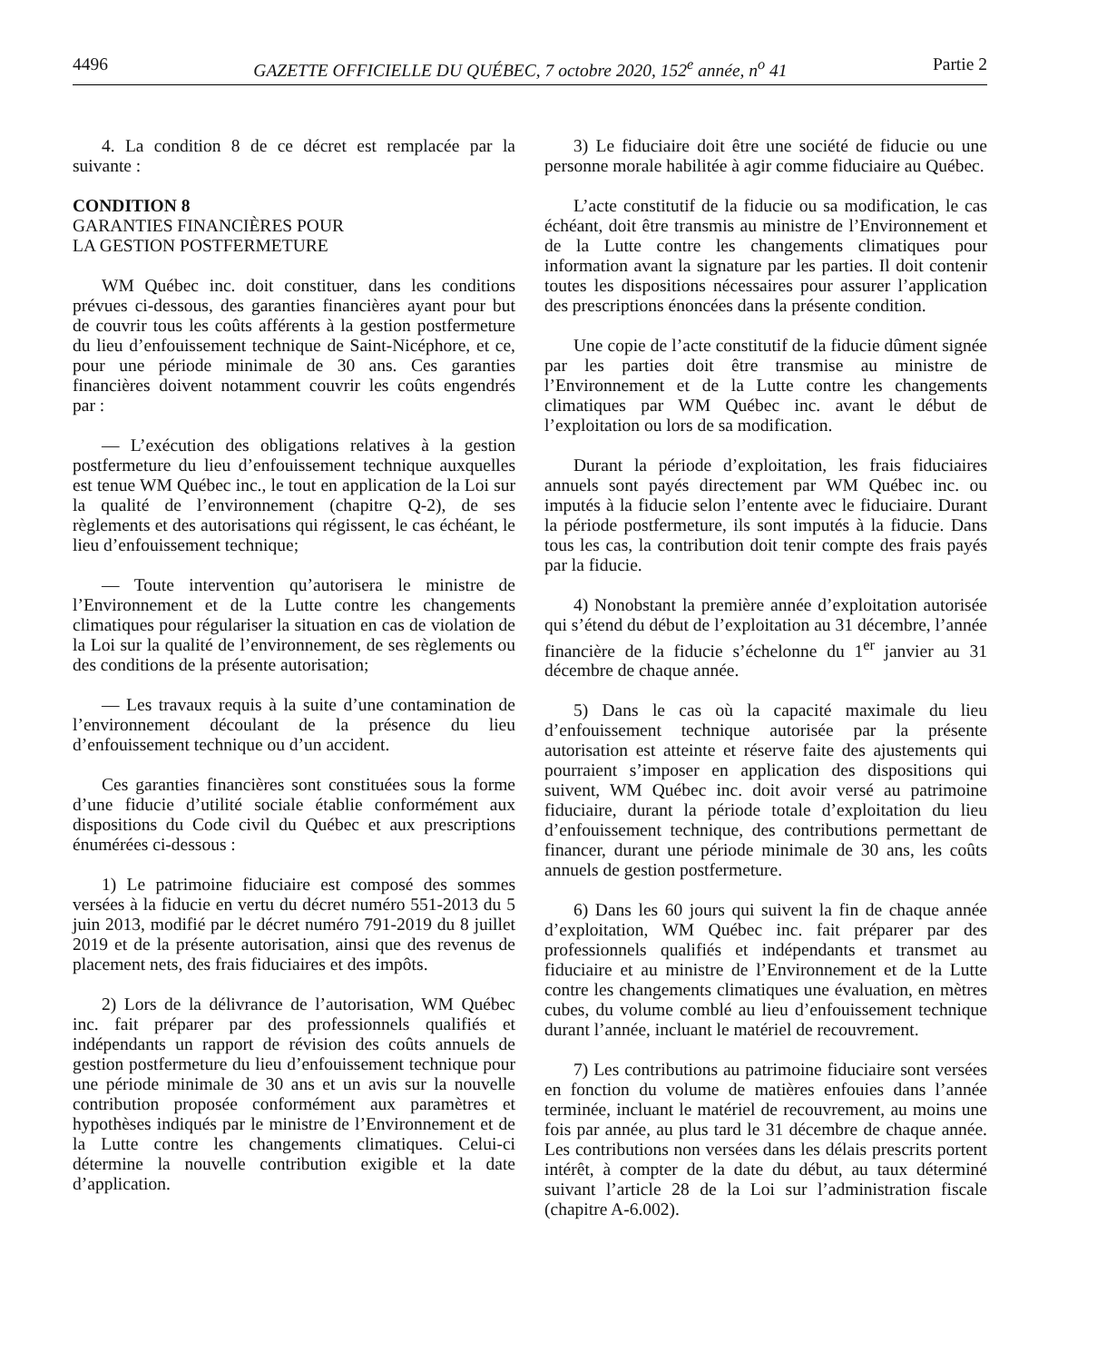4496 GAZETTE OFFICIELLE DU QUÉBEC, 7 octobre 2020, 152<sup>e</sup> année, n<sup>o</sup> 41 Partie 2
4. La condition 8 de ce décret est remplacée par la suivante :
CONDITION 8
GARANTIES FINANCIÈRES POUR
LA GESTION POSTFERMETURE
WM Québec inc. doit constituer, dans les conditions prévues ci-dessous, des garanties financières ayant pour but de couvrir tous les coûts afférents à la gestion postfermeture du lieu d’enfouissement technique de Saint-Nicéphore, et ce, pour une période minimale de 30 ans. Ces garanties financières doivent notamment couvrir les coûts engendrés par :
— L’exécution des obligations relatives à la gestion postfermeture du lieu d’enfouissement technique auxquelles est tenue WM Québec inc., le tout en application de la Loi sur la qualité de l’environnement (chapitre Q-2), de ses règlements et des autorisations qui régissent, le cas échéant, le lieu d’enfouissement technique;
— Toute intervention qu’autorisera le ministre de l’Environnement et de la Lutte contre les changements climatiques pour régulariser la situation en cas de violation de la Loi sur la qualité de l’environnement, de ses règlements ou des conditions de la présente autorisation;
— Les travaux requis à la suite d’une contamination de l’environnement découlant de la présence du lieu d’enfouissement technique ou d’un accident.
Ces garanties financières sont constituées sous la forme d’une fiducie d’utilité sociale établie conformément aux dispositions du Code civil du Québec et aux prescriptions énumérées ci-dessous :
1) Le patrimoine fiduciaire est composé des sommes versées à la fiducie en vertu du décret numéro 551-2013 du 5 juin 2013, modifié par le décret numéro 791-2019 du 8 juillet 2019 et de la présente autorisation, ainsi que des revenus de placement nets, des frais fiduciaires et des impôts.
2) Lors de la délivrance de l’autorisation, WM Québec inc. fait préparer par des professionnels qualifiés et indépendants un rapport de révision des coûts annuels de gestion postfermeture du lieu d’enfouissement technique pour une période minimale de 30 ans et un avis sur la nouvelle contribution proposée conformément aux paramètres et hypothèses indiqués par le ministre de l’Environnement et de la Lutte contre les changements climatiques. Celui-ci détermine la nouvelle contribution exigible et la date d’application.
3) Le fiduciaire doit être une société de fiducie ou une personne morale habilitée à agir comme fiduciaire au Québec.
L’acte constitutif de la fiducie ou sa modification, le cas échéant, doit être transmis au ministre de l’Environnement et de la Lutte contre les changements climatiques pour information avant la signature par les parties. Il doit contenir toutes les dispositions nécessaires pour assurer l’application des prescriptions énoncées dans la présente condition.
Une copie de l’acte constitutif de la fiducie dûment signée par les parties doit être transmise au ministre de l’Environnement et de la Lutte contre les changements climatiques par WM Québec inc. avant le début de l’exploitation ou lors de sa modification.
Durant la période d’exploitation, les frais fiduciaires annuels sont payés directement par WM Québec inc. ou imputés à la fiducie selon l’entente avec le fiduciaire. Durant la période postfermeture, ils sont imputés à la fiducie. Dans tous les cas, la contribution doit tenir compte des frais payés par la fiducie.
4) Nonobstant la première année d’exploitation autorisée qui s’étend du début de l’exploitation au 31 décembre, l’année financière de la fiducie s’échelonne du 1<sup>er</sup> janvier au 31 décembre de chaque année.
5) Dans le cas où la capacité maximale du lieu d’enfouissement technique autorisée par la présente autorisation est atteinte et réserve faite des ajustements qui pourraient s’imposer en application des dispositions qui suivent, WM Québec inc. doit avoir versé au patrimoine fiduciaire, durant la période totale d’exploitation du lieu d’enfouissement technique, des contributions permettant de financer, durant une période minimale de 30 ans, les coûts annuels de gestion postfermeture.
6) Dans les 60 jours qui suivent la fin de chaque année d’exploitation, WM Québec inc. fait préparer par des professionnels qualifiés et indépendants et transmet au fiduciaire et au ministre de l’Environnement et de la Lutte contre les changements climatiques une évaluation, en mètres cubes, du volume comblé au lieu d’enfouissement technique durant l’année, incluant le matériel de recouvrement.
7) Les contributions au patrimoine fiduciaire sont versées en fonction du volume de matières enfouies dans l’année terminée, incluant le matériel de recouvrement, au moins une fois par année, au plus tard le 31 décembre de chaque année. Les contributions non versées dans les délais prescrits portent intérêt, à compter de la date du début, au taux déterminé suivant l’article 28 de la Loi sur l’administration fiscale (chapitre A-6.002).